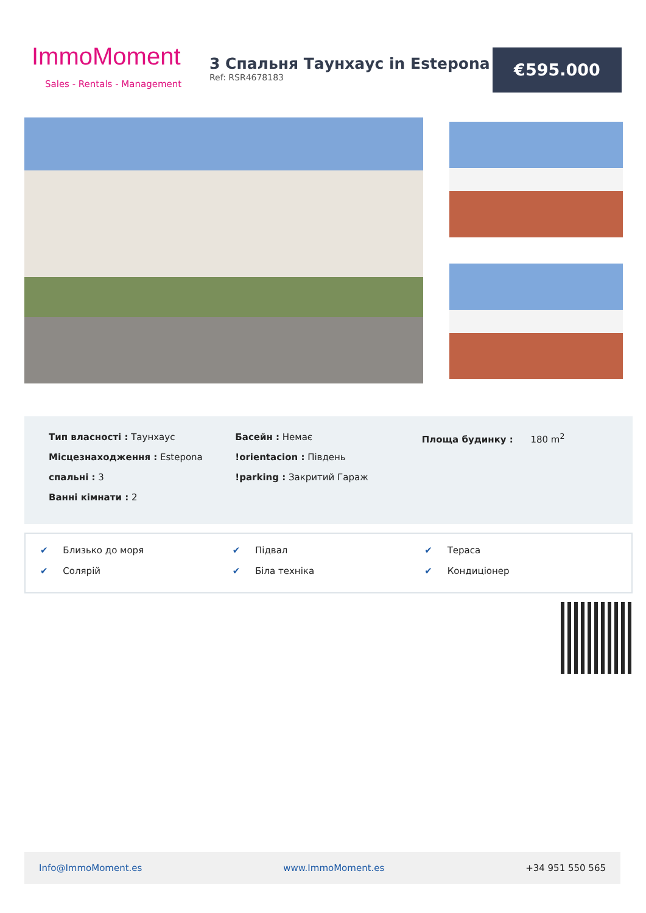ImmoMoment
Sales - Rentals - Management
3 Спальня Таунхаус in Estepona
Ref: RSR4678183
€595.000
Тип власності : Таунхаус
Місцезнаходження : Estepona
спальні : 3
Ванні кімнати : 2
Басейн : Немає
!orientacion : Південь
!parking : Закритий Гараж
Площа будинку : 180 m<sup>2</sup>
✔ Близько до моря ✔ Підвал ✔ Тераса ✔ Солярій ✔ Біла техніка ✔ Кондиціонер
Info@ImmoMoment.es www.ImmoMoment.es +34 951 550 565